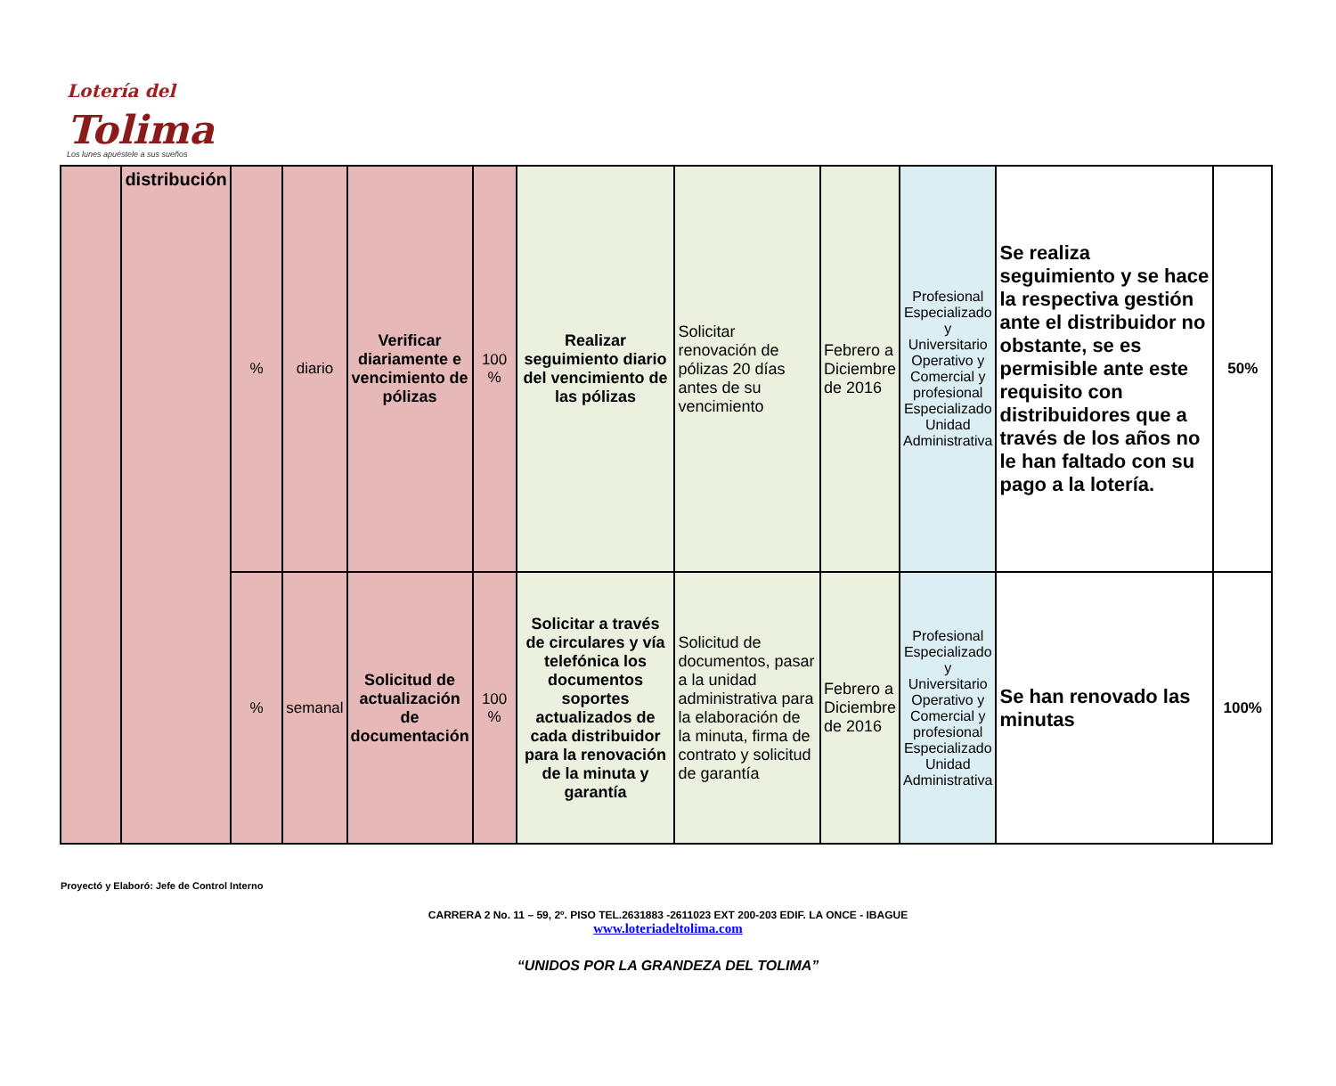Lotería del
Tolima
Los lunes apuéstele a sus sueños
| | distribución | % | diario | Verificar diariamente e vencimiento de pólizas | 100 % | Realizar seguimiento diario del vencimiento de las pólizas | Solicitar renovación de pólizas 20 días antes de su vencimiento | Febrero a Diciembre de 2016 | Profesional Especializado y Universitario Operativo y Comercial y profesional Especializado Unidad Administrativa | Se realiza seguimiento y se hace la respectiva gestión ante el distribuidor no obstante, se es permisible ante este requisito con distribuidores que a través de los años no le han faltado con su pago a la lotería. | 50% |
| | | % | semanal | Solicitud de actualización de documentación | 100 % | Solicitar a través de circulares y vía telefónica los documentos soportes actualizados de cada distribuidor para la renovación de la minuta y garantía | Solicitud de documentos, pasar a la unidad administrativa para la elaboración de la minuta, firma de contrato y solicitud de garantía | Febrero a Diciembre de 2016 | Profesional Especializado y Universitario Operativo y Comercial y profesional Especializado Unidad Administrativa | Se han renovado las minutas | 100% |
Proyectó y Elaboró: Jefe de Control Interno
CARRERA 2 No. 11 – 59, 2º. PISO TEL.2631883 -2611023 EXT 200-203 EDIF. LA ONCE - IBAGUE
www.loteriadeltolima.com
“UNIDOS POR LA GRANDEZA DEL TOLIMA”